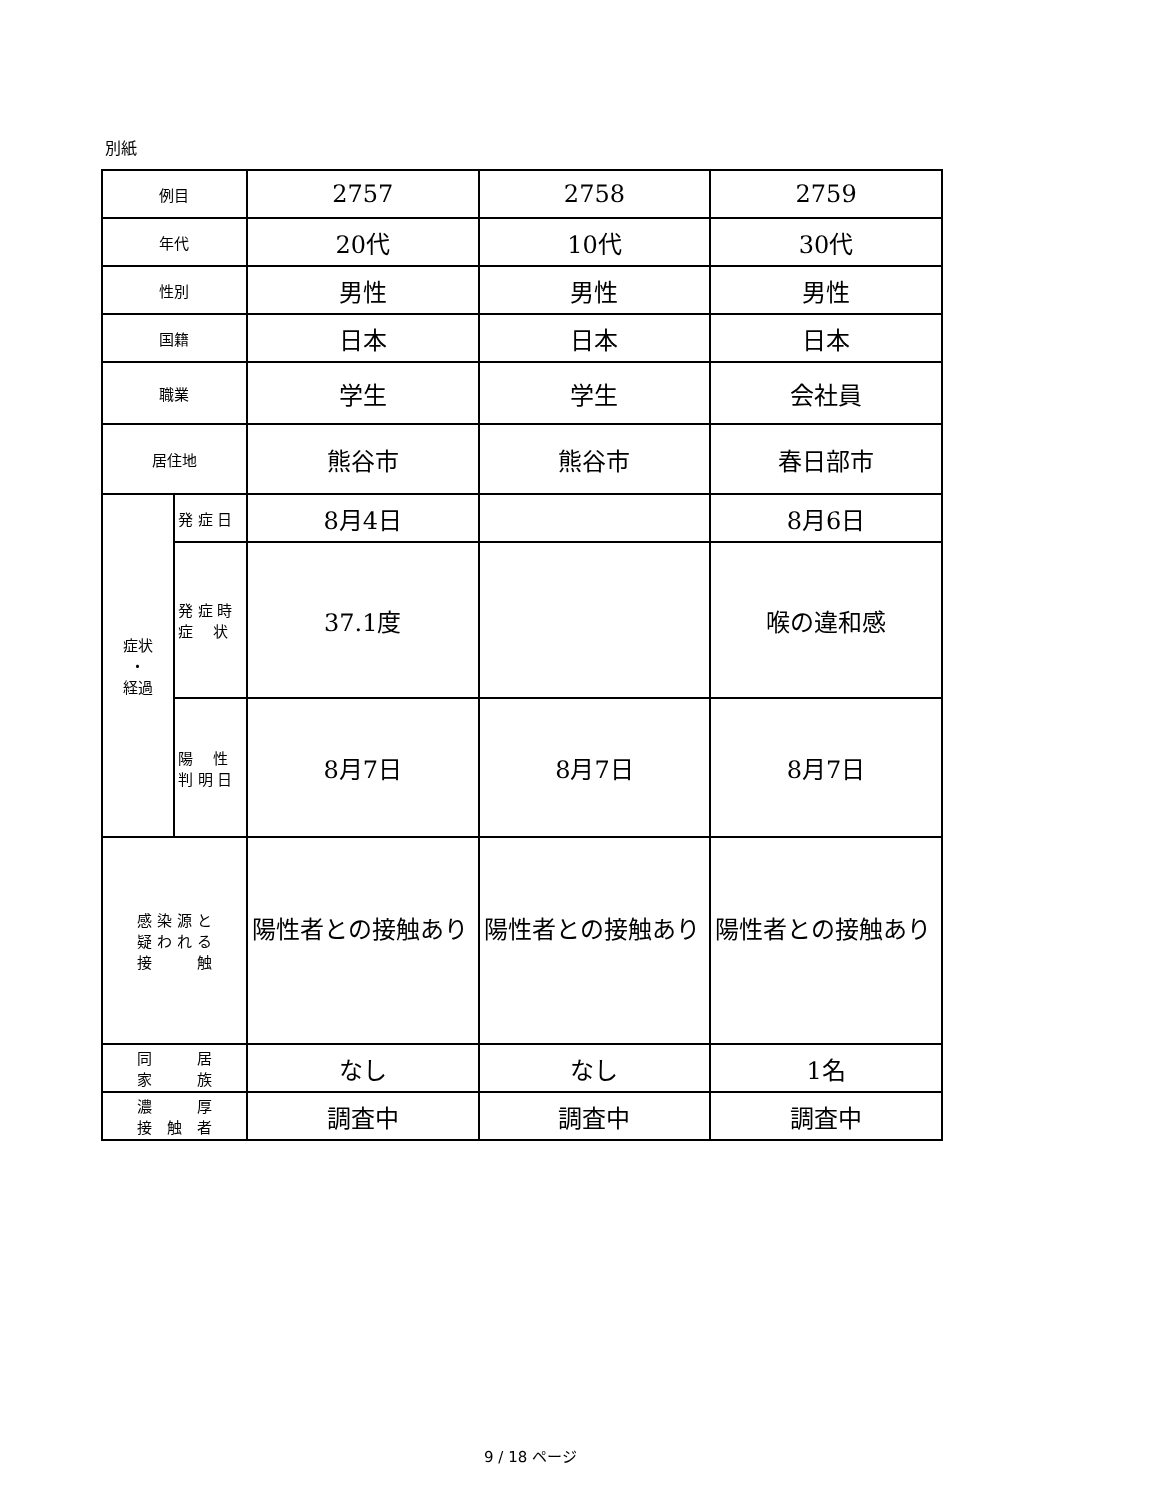別紙
| 例目 | | 2757 | 2758 | 2759 |
| 年代 | | 20代 | 10代 | 30代 |
| 性別 | | 男性 | 男性 | 男性 |
| 国籍 | | 日本 | 日本 | 日本 |
| 職業 | | 学生 | 学生 | 会社員 |
| 居住地 | | 熊谷市 | 熊谷市 | 春日部市 |
| 症状 ・ 経過 | 発 症 日 | 8月4日 | | 8月6日 |
| | 発 症 時 症 状 | 37.1度 | | 喉の違和感 |
| | 陽 性 判 明 日 | 8月7日 | 8月7日 | 8月7日 |
| 感 染 源 と 疑 わ れ る 接 触 | | 陽性者との接触あり | 陽性者との接触あり | 陽性者との接触あり |
| 同 居 家 族 | | なし | なし | 1名 |
| 濃 厚 接 触 者 | | 調査中 | 調査中 | 調査中 |
9 / 18 ページ